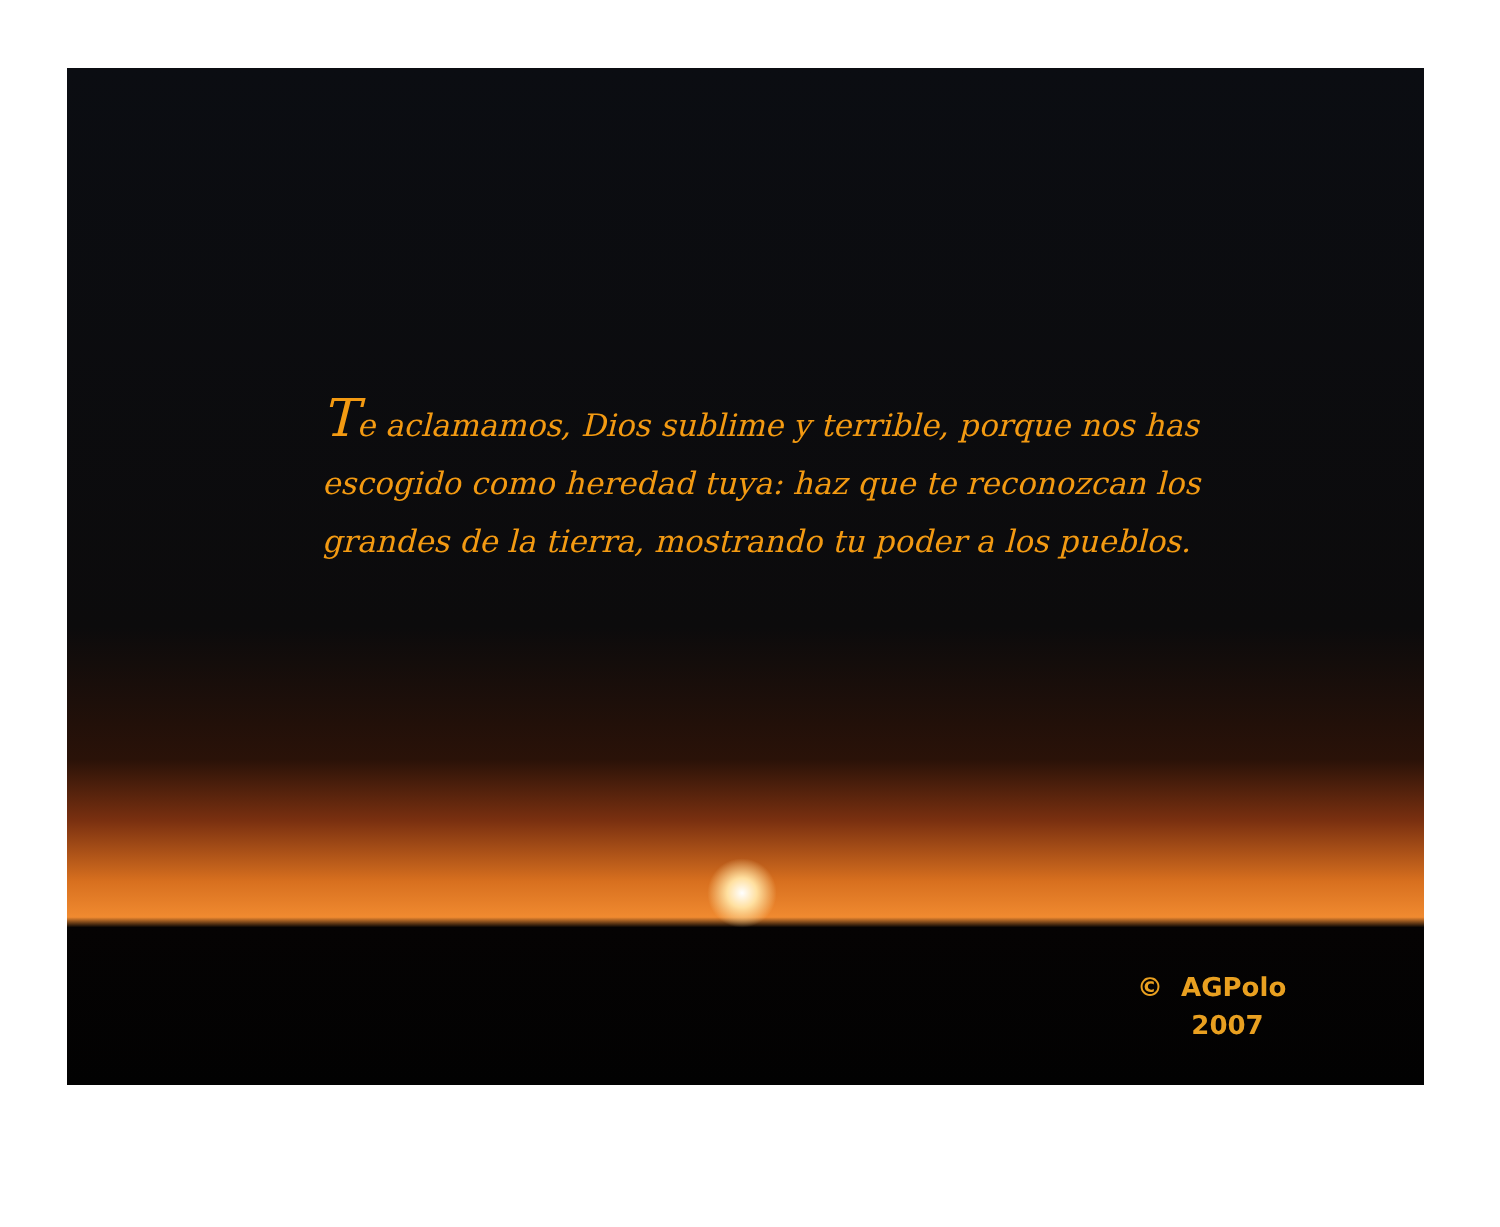Te aclamamos, Dios sublime y terrible, porque nos has escogido como heredad tuya: haz que te reconozcan los grandes de la tierra, mostrando tu poder a los pueblos.
© AGPolo
2007